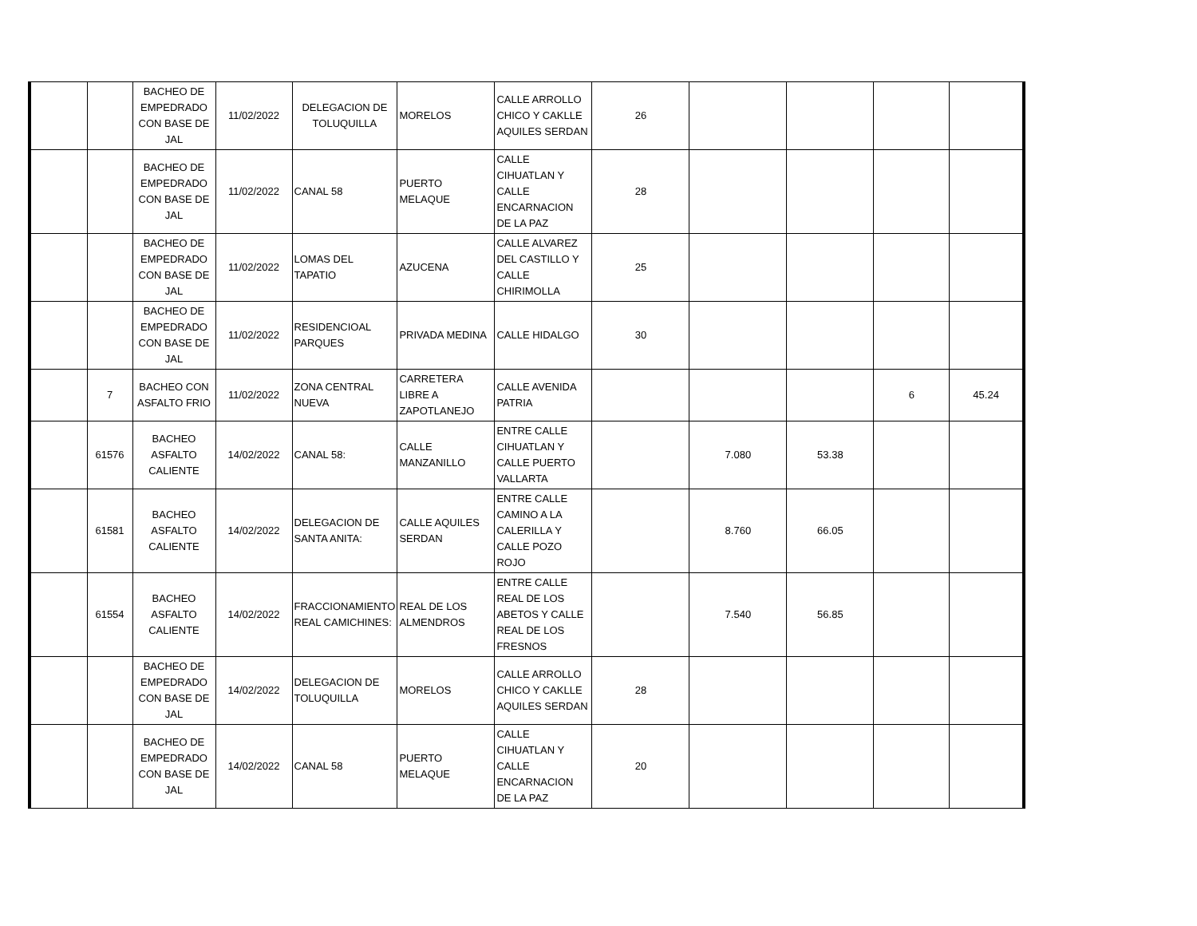| | | BACHEO DE EMPEDRADO CON BASE DE JAL | 11/02/2022 | DELEGACION DE TOLUQUILLA | MORELOS | CALLE ARROLLO CHICO Y CAKLLE AQUILES SERDAN | 26 | | | | |
| | | BACHEO DE EMPEDRADO CON BASE DE JAL | 11/02/2022 | CANAL 58 | PUERTO MELAQUE | CALLE CIHUATLAN Y CALLE ENCARNACION DE LA PAZ | 28 | | | | |
| | | BACHEO DE EMPEDRADO CON BASE DE JAL | 11/02/2022 | LOMAS DEL TAPATIO | AZUCENA | CALLE ALVAREZ DEL CASTILLO Y CALLE CHIRIMOLLA | 25 | | | | |
| | | BACHEO DE EMPEDRADO CON BASE DE JAL | 11/02/2022 | RESIDENCIOAL PARQUES | PRIVADA MEDINA | CALLE HIDALGO | 30 | | | | |
| | 7 | BACHEO CON ASFALTO FRIO | 11/02/2022 | ZONA CENTRAL NUEVA | CARRETERA LIBRE A ZAPOTLANEJO | CALLE AVENIDA PATRIA | | | | 6 | 45.24 |
| | 61576 | BACHEO ASFALTO CALIENTE | 14/02/2022 | CANAL 58: | CALLE MANZANILLO | ENTRE CALLE CIHUATLAN Y CALLE PUERTO VALLARTA | | 7.080 | 53.38 | | |
| | 61581 | BACHEO ASFALTO CALIENTE | 14/02/2022 | DELEGACION DE SANTA ANITA: | CALLE AQUILES SERDAN | ENTRE CALLE CAMINO A LA CALERILLA Y CALLE POZO ROJO | | 8.760 | 66.05 | | |
| | 61554 | BACHEO ASFALTO CALIENTE | 14/02/2022 | FRACCIONAMIENTO REAL CAMICHINES: | REAL DE LOS ALMENDROS | ENTRE CALLE REAL DE LOS ABETOS Y CALLE REAL DE LOS FRESNOS | | 7.540 | 56.85 | | |
| | | BACHEO DE EMPEDRADO CON BASE DE JAL | 14/02/2022 | DELEGACION DE TOLUQUILLA | MORELOS | CALLE ARROLLO CHICO Y CAKLLE AQUILES SERDAN | 28 | | | | |
| | | BACHEO DE EMPEDRADO CON BASE DE JAL | 14/02/2022 | CANAL 58 | PUERTO MELAQUE | CALLE CIHUATLAN Y CALLE ENCARNACION DE LA PAZ | 20 | | | | |